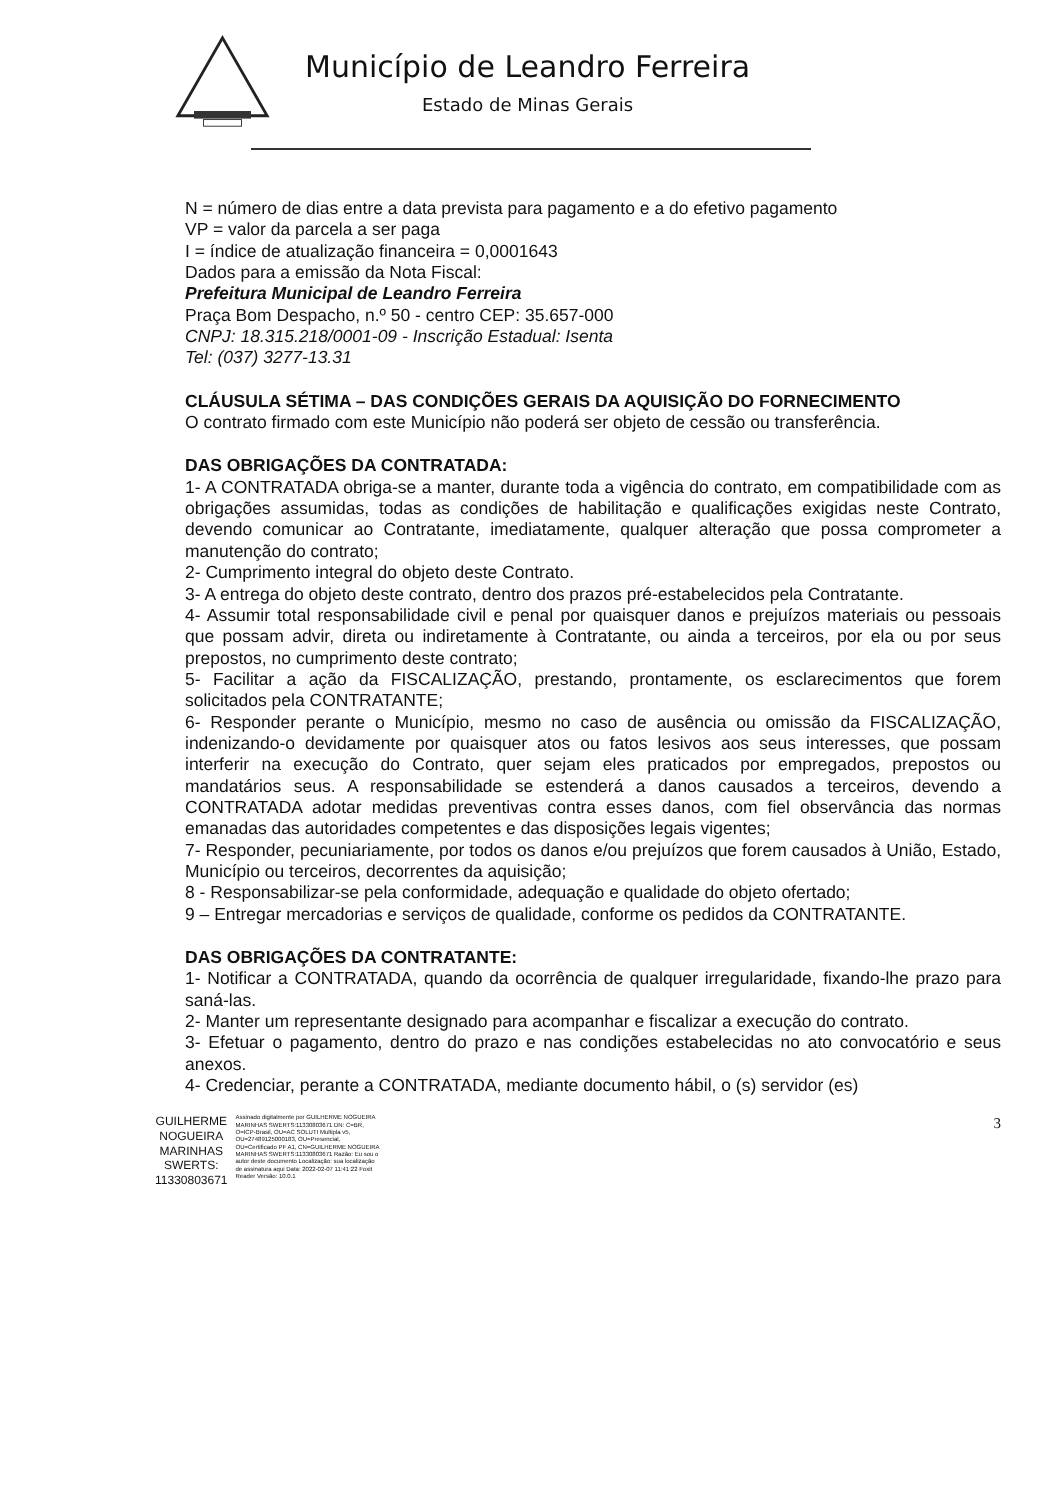Município de Leandro Ferreira
Estado de Minas Gerais
N = número de dias entre a data prevista para pagamento e a do efetivo pagamento
VP = valor da parcela a ser paga
I = índice de atualização financeira = 0,0001643
Dados para a emissão da Nota Fiscal:
Prefeitura Municipal de Leandro Ferreira
Praça Bom Despacho, n.º 50 - centro CEP: 35.657-000
CNPJ: 18.315.218/0001-09 - Inscrição Estadual: Isenta
Tel: (037) 3277-13.31
CLÁUSULA SÉTIMA – DAS CONDIÇÕES GERAIS DA AQUISIÇÃO DO FORNECIMENTO
O contrato firmado com este Município não poderá ser objeto de cessão ou transferência.
DAS OBRIGAÇÕES DA CONTRATADA:
1- A CONTRATADA obriga-se a manter, durante toda a vigência do contrato, em compatibilidade com as obrigações assumidas, todas as condições de habilitação e qualificações exigidas neste Contrato, devendo comunicar ao Contratante, imediatamente, qualquer alteração que possa comprometer a manutenção do contrato;
2- Cumprimento integral do objeto deste Contrato.
3- A entrega do objeto deste contrato, dentro dos prazos pré-estabelecidos pela Contratante.
4- Assumir total responsabilidade civil e penal por quaisquer danos e prejuízos materiais ou pessoais que possam advir, direta ou indiretamente à Contratante, ou ainda a terceiros, por ela ou por seus prepostos, no cumprimento deste contrato;
5- Facilitar a ação da FISCALIZAÇÃO, prestando, prontamente, os esclarecimentos que forem solicitados pela CONTRATANTE;
6- Responder perante o Município, mesmo no caso de ausência ou omissão da FISCALIZAÇÃO, indenizando-o devidamente por quaisquer atos ou fatos lesivos aos seus interesses, que possam interferir na execução do Contrato, quer sejam eles praticados por empregados, prepostos ou mandatários seus. A responsabilidade se estenderá a danos causados a terceiros, devendo a CONTRATADA adotar medidas preventivas contra esses danos, com fiel observância das normas emanadas das autoridades competentes e das disposições legais vigentes;
7- Responder, pecuniariamente, por todos os danos e/ou prejuízos que forem causados à União, Estado, Município ou terceiros, decorrentes da aquisição;
8 - Responsabilizar-se pela conformidade, adequação e qualidade do objeto ofertado;
9 – Entregar mercadorias e serviços de qualidade, conforme os pedidos da CONTRATANTE.
DAS OBRIGAÇÕES DA CONTRATANTE:
1- Notificar a CONTRATADA, quando da ocorrência de qualquer irregularidade, fixando-lhe prazo para saná-las.
2- Manter um representante designado para acompanhar e fiscalizar a execução do contrato.
3- Efetuar o pagamento, dentro do prazo e nas condições estabelecidas no ato convocatório e seus anexos.
4- Credenciar, perante a CONTRATADA, mediante documento hábil, o (s) servidor (es)
GUILHERME
NOGUEIRA
MARINHAS
SWERTS:
11330803671
Assinado digitalmente por GUILHERME NOGUEIRA MARINHAS SWERTS:11330803671 DN: C=BR, O=ICP-Brasil, OU=AC SOLUTI Multipla v5, OU=27489125000183, OU=Presencial, OU=Certificado PF A1, CN=GUILHERME NOGUEIRA MARINHAS SWERTS:11330803671 Razão: Eu sou o autor deste documento Localização: sua localização de assinatura aqui Data: 2022-02-07 11:41:22 Foxit Reader Versão: 10.0.1
3